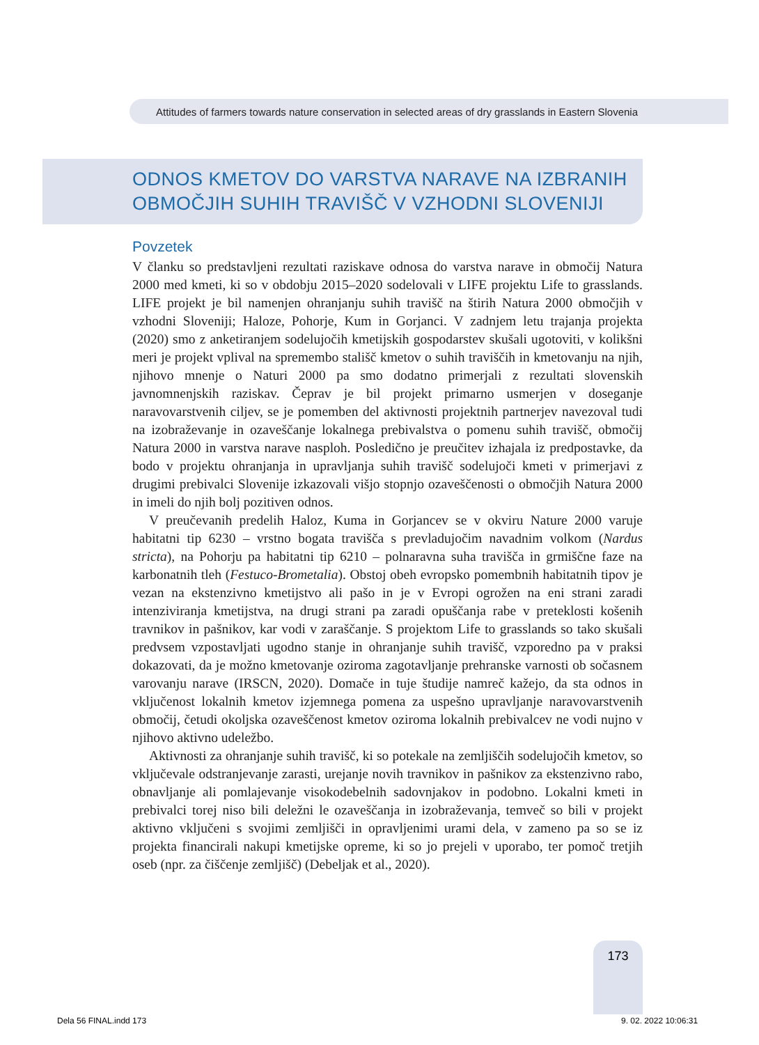Attitudes of farmers towards nature conservation in selected areas of dry grasslands in Eastern Slovenia
ODNOS KMETOV DO VARSTVA NARAVE NA IZBRANIH
OBMOČJIH SUHIH TRAVIŠČ V VZHODNI SLOVENIJI
Povzetek
V članku so predstavljeni rezultati raziskave odnosa do varstva narave in območij Natura 2000 med kmeti, ki so v obdobju 2015–2020 sodelovali v LIFE projektu Life to grasslands. LIFE projekt je bil namenjen ohranjanju suhih travišč na štirih Natura 2000 območjih v vzhodni Sloveniji; Haloze, Pohorje, Kum in Gorjanci. V zadnjem letu trajanja projekta (2020) smo z anketiranjem sodelujočih kmetijskih gospodarstev skušali ugotoviti, v kolikšni meri je projekt vplival na spremembo stališč kmetov o suhih traviščih in kmetovanju na njih, njihovo mnenje o Naturi 2000 pa smo dodatno primerjali z rezultati slovenskih javnomnenjskih raziskav. Čeprav je bil projekt primarno usmerjen v doseganje naravovarstvenih ciljev, se je pomemben del aktivnosti projektnih partnerjev navezoval tudi na izobraževanje in ozaveščanje lokalnega prebivalstva o pomenu suhih travišč, območij Natura 2000 in varstva narave nasploh. Posledično je preučitev izhajala iz predpostavke, da bodo v projektu ohranjanja in upravljanja suhih travišč sodelujoči kmeti v primerjavi z drugimi prebivalci Slovenije izkazovali višjo stopnjo ozaveščenosti o območjih Natura 2000 in imeli do njih bolj pozitiven odnos.
V preučevanih predelih Haloz, Kuma in Gorjancev se v okviru Nature 2000 varuje habitatni tip 6230 – vrstno bogata travišča s prevladujočim navadnim volkom (Nardus stricta), na Pohorju pa habitatni tip 6210 – polnaravna suha travišča in grmiščne faze na karbonatnih tleh (Festuco-Brometalia). Obstoj obeh evropsko pomembnih habitatnih tipov je vezan na ekstenzivno kmetijstvo ali pašo in je v Evropi ogrožen na eni strani zaradi intenziviranja kmetijstva, na drugi strani pa zaradi opuščanja rabe v preteklosti košenih travnikov in pašnikov, kar vodi v zaraščanje. S projektom Life to grasslands so tako skušali predvsem vzpostavljati ugodno stanje in ohranjanje suhih travišč, vzporedno pa v praksi dokazovati, da je možno kmetovanje oziroma zagotavljanje prehranske varnosti ob sočasnem varovanju narave (IRSCN, 2020). Domače in tuje študije namreč kažejo, da sta odnos in vključenost lokalnih kmetov izjemnega pomena za uspešno upravljanje naravovarstvenih območij, četudi okoljska ozaveščenost kmetov oziroma lokalnih prebivalcev ne vodi nujno v njihovo aktivno udeležbo.
Aktivnosti za ohranjanje suhih travišč, ki so potekale na zemljiščih sodelujočih kmetov, so vključevale odstranjevanje zarasti, urejanje novih travnikov in pašnikov za ekstenzivno rabo, obnavljanje ali pomlajevanje visokodebelnih sadovnjakov in podobno. Lokalni kmeti in prebivalci torej niso bili deležni le ozaveščanja in izobraževanja, temveč so bili v projekt aktivno vključeni s svojimi zemljišči in opravljenimi urami dela, v zameno pa so se iz projekta financirali nakupi kmetijske opreme, ki so jo prejeli v uporabo, ter pomoč tretjih oseb (npr. za čiščenje zemljišč) (Debeljak et al., 2020).
173
Dela 56 FINAL.indd 173 9. 02. 2022 10:06:31